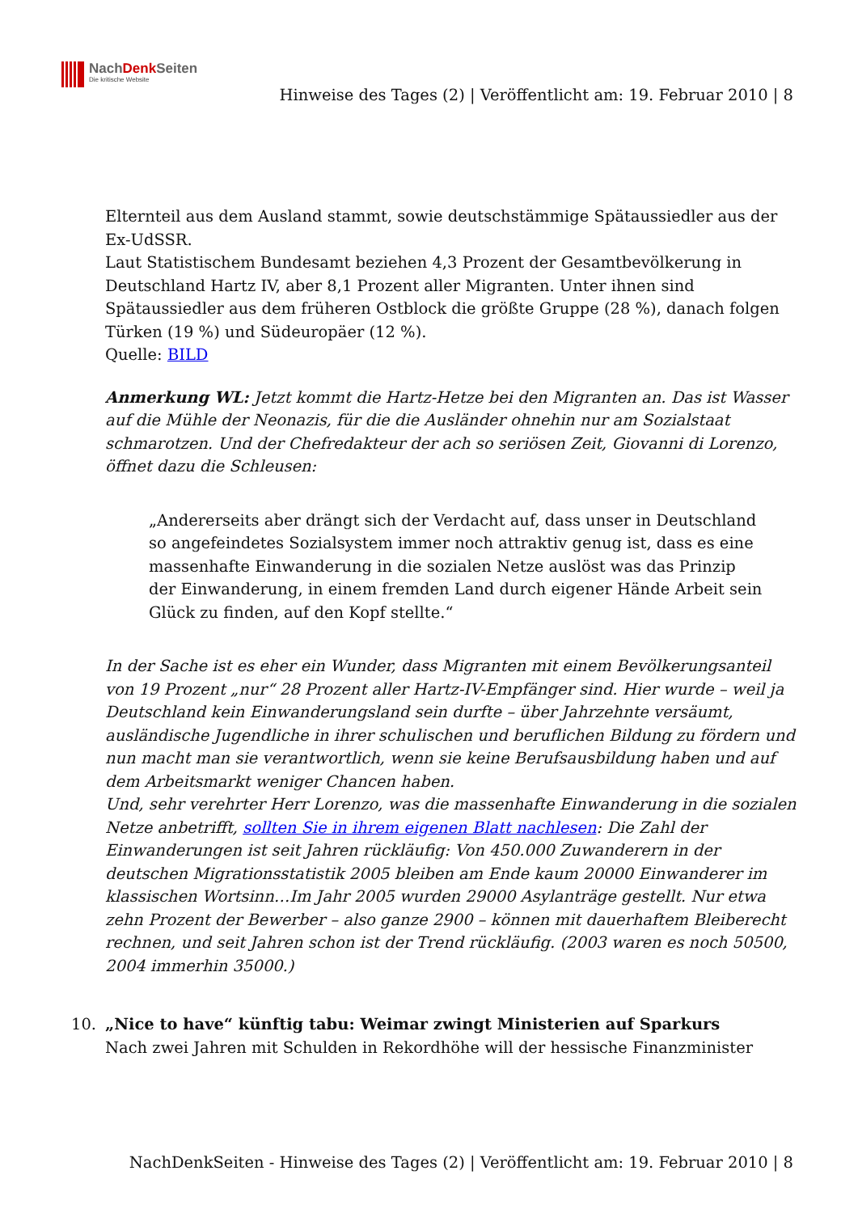NachDenk Seiten
Die kritische Website
Hinweise des Tages (2) | Veröffentlicht am: 19. Februar 2010 | 8
Elternteil aus dem Ausland stammt, sowie deutschstämmige Spätaussiedler aus der Ex-UdSSR.
Laut Statistischem Bundesamt beziehen 4,3 Prozent der Gesamtbevölkerung in Deutschland Hartz IV, aber 8,1 Prozent aller Migranten. Unter ihnen sind Spätaussiedler aus dem früheren Ostblock die größte Gruppe (28 %), danach folgen Türken (19 %) und Südeuropäer (12 %).
Quelle: BILD
Anmerkung WL: Jetzt kommt die Hartz-Hetze bei den Migranten an. Das ist Wasser auf die Mühle der Neonazis, für die die Ausländer ohnehin nur am Sozialstaat schmarotzen. Und der Chefredakteur der ach so seriösen Zeit, Giovanni di Lorenzo, öffnet dazu die Schleusen:
„Andererseits aber drängt sich der Verdacht auf, dass unser in Deutschland so angefeindetes Sozialsystem immer noch attraktiv genug ist, dass es eine massenhafte Einwanderung in die sozialen Netze auslöst was das Prinzip der Einwanderung, in einem fremden Land durch eigener Hände Arbeit sein Glück zu finden, auf den Kopf stellte.“
In der Sache ist es eher ein Wunder, dass Migranten mit einem Bevölkerungsanteil von 19 Prozent „nur“ 28 Prozent aller Hartz-IV-Empfänger sind. Hier wurde – weil ja Deutschland kein Einwanderungsland sein durfte – über Jahrzehnte versäumt, ausländische Jugendliche in ihrer schulischen und beruflichen Bildung zu fördern und nun macht man sie verantwortlich, wenn sie keine Berufsausbildung haben und auf dem Arbeitsmarkt weniger Chancen haben.
Und, sehr verehrter Herr Lorenzo, was die massenhafte Einwanderung in die sozialen Netze anbetrifft, sollten Sie in ihrem eigenen Blatt nachlesen: Die Zahl der Einwanderungen ist seit Jahren rückläufig: Von 450.000 Zuwanderern in der deutschen Migrationsstatistik 2005 bleiben am Ende kaum 20000 Einwanderer im klassischen Wortsinn…Im Jahr 2005 wurden 29000 Asylanträge gestellt. Nur etwa zehn Prozent der Bewerber – also ganze 2900 – können mit dauerhaftem Bleiberecht rechnen, und seit Jahren schon ist der Trend rückläufig. (2003 waren es noch 50500, 2004 immerhin 35000.)
10.
„Nice to have“ künftig tabu: Weimar zwingt Ministerien auf Sparkurs
Nach zwei Jahren mit Schulden in Rekordhöhe will der hessische Finanzminister
NachDenkSeiten - Hinweise des Tages (2) | Veröffentlicht am: 19. Februar 2010 | 8